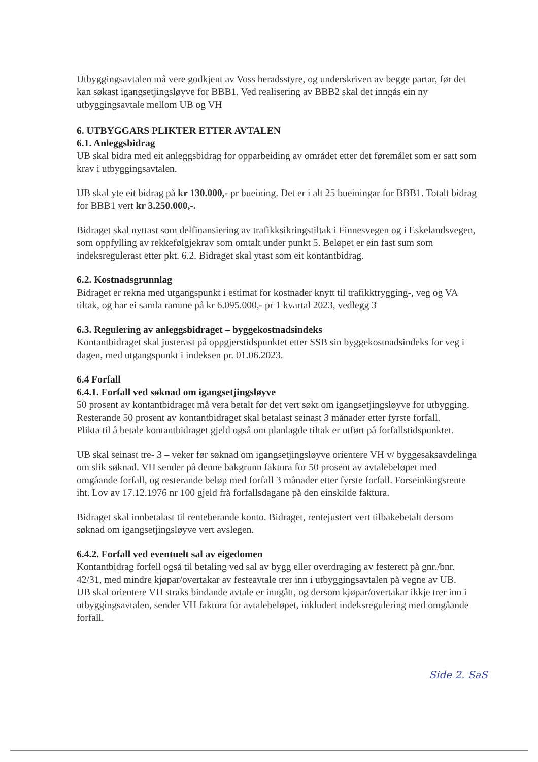Utbyggingsavtalen må vere godkjent av Voss heradsstyre, og underskriven av begge partar, før det kan søkast igangsetjingsløyve for BBB1. Ved realisering av BBB2 skal det inngås ein ny utbyggingsavtale mellom UB og VH
6. UTBYGGARS PLIKTER ETTER AVTALEN
6.1. Anleggsbidrag
UB skal bidra med eit anleggsbidrag for opparbeiding av området etter det føremålet som er satt som krav i utbyggingsavtalen.
UB skal yte eit bidrag på kr 130.000,- pr bueining. Det er i alt 25 bueiningar for BBB1. Totalt bidrag for BBB1 vert kr 3.250.000,-.
Bidraget skal nyttast som delfinansiering av trafikksikringstiltak i Finnesvegen og i Eskelandsvegen, som oppfylling av rekkefølgjekrav som omtalt under punkt 5. Beløpet er ein fast sum som indeksregulerast etter pkt. 6.2. Bidraget skal ytast som eit kontantbidrag.
6.2. Kostnadsgrunnlag
Bidraget er rekna med utgangspunkt i estimat for kostnader knytt til trafikktrygging-, veg og VA tiltak, og har ei samla ramme på kr 6.095.000,- pr 1 kvartal 2023, vedlegg 3
6.3. Regulering av anleggsbidraget – byggekostnadsindeks
Kontantbidraget skal justerast på oppgjerstidspunktet etter SSB sin byggekostnadsindeks for veg i dagen, med utgangspunkt i indeksen pr. 01.06.2023.
6.4 Forfall
6.4.1. Forfall ved søknad om igangsetjingsløyve
50 prosent av kontantbidraget må vera betalt før det vert søkt om igangsetjingsløyve for utbygging. Resterande 50 prosent av kontantbidraget skal betalast seinast 3 månader etter fyrste forfall.
Plikta til å betale kontantbidraget gjeld også om planlagde tiltak er utført på forfallstidspunktet.
UB skal seinast tre- 3 – veker før søknad om igangsetjingsløyve orientere VH v/ byggesaksavdelinga om slik søknad. VH sender på denne bakgrunn faktura for 50 prosent av avtalebeløpet med omgåande forfall, og resterande beløp med forfall 3 månader etter fyrste forfall. Forseinkingsrente iht. Lov av 17.12.1976 nr 100 gjeld frå forfallsdagane på den einskilde faktura.
Bidraget skal innbetalast til renteberande konto. Bidraget, rentejustert vert tilbakebetalt dersom søknad om igangsetjingsløyve vert avslegen.
6.4.2. Forfall ved eventuelt sal av eigedomen
Kontantbidrag forfell også til betaling ved sal av bygg eller overdraging av festerett på gnr./bnr. 42/31, med mindre kjøpar/overtakar av festeavtale trer inn i utbyggingsavtalen på vegne av UB.
UB skal orientere VH straks bindande avtale er inngått, og dersom kjøpar/overtakar ikkje trer inn i utbyggingsavtalen, sender VH faktura for avtalebeløpet, inkludert indeksregulering med omgåande forfall.
Side 2. SaS